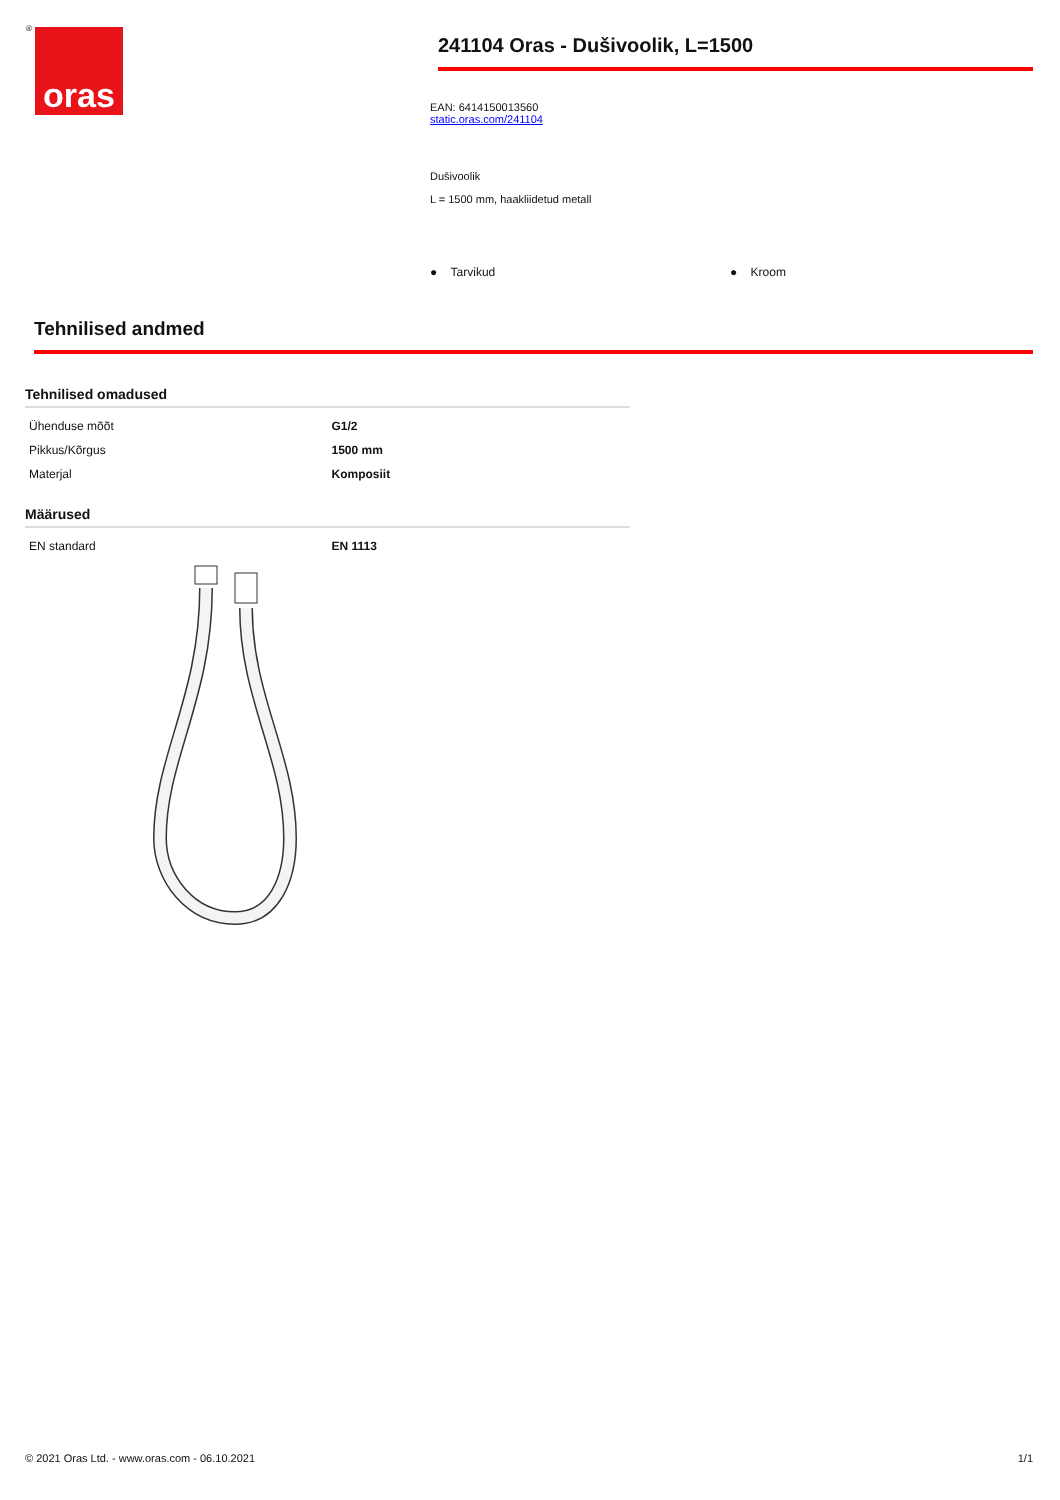® oras
241104 Oras - Dušivoolik, L=1500
EAN: 6414150013560
static.oras.com/241104
Dušivoolik
L = 1500 mm, haakliidetud metall
● Tarvikud ● Kroom
Tehnilised andmed
Tehnilised omadused
| Ühenduse mõõt | G1/2 |
| Pikkus/Kõrgus | 1500 mm |
| Materjal | Komposiit |
Määrused
| EN standard | EN 1113 |
© 2021 Oras Ltd. - www.oras.com - 06.10.2021 1/1